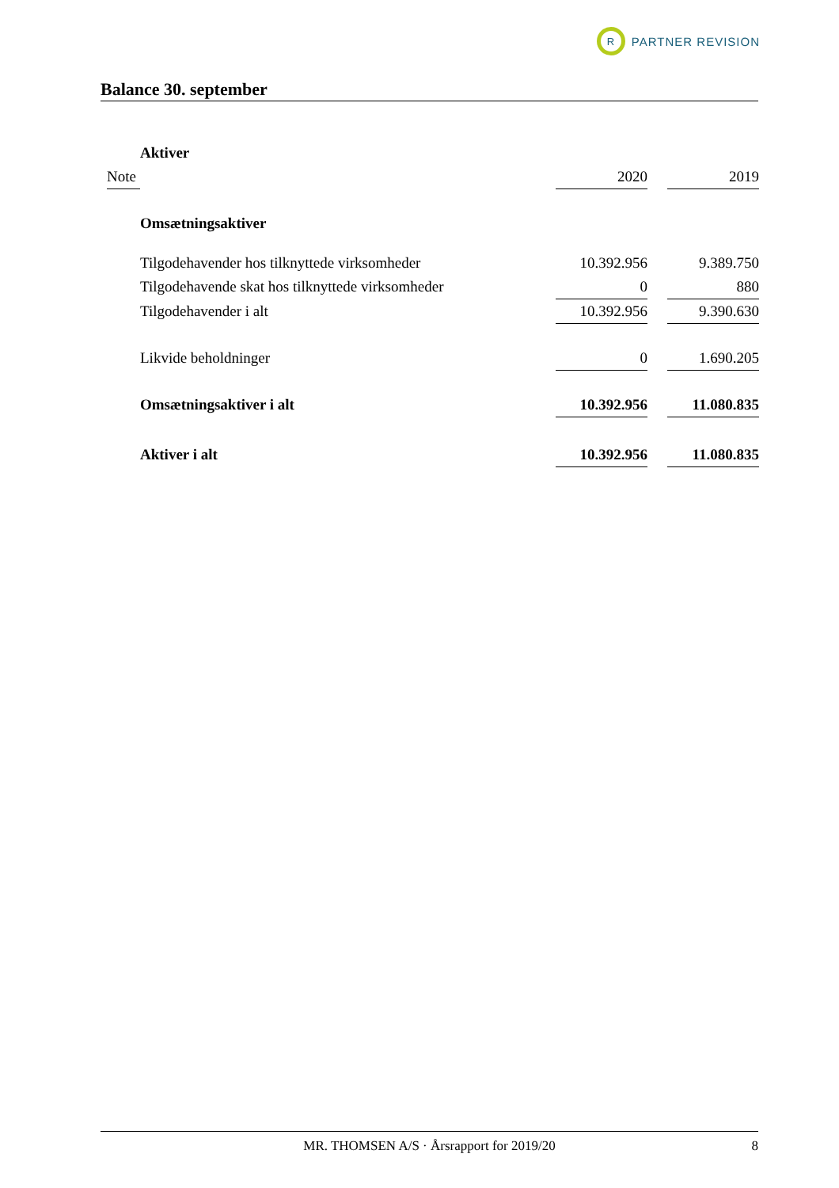R
PARTNER REVISION
Balance 30. september
| | | Aktiver | | | |
| | Note | | 2020 | | 2019 |
| | | Omsætningsaktiver | | | |
| | | Tilgodehavender hos tilknyttede virksomheder | 10.392.956 | | 9.389.750 |
| | | Tilgodehavende skat hos tilknyttede virksomheder | 0 | | 880 |
| | | Tilgodehavender i alt | 10.392.956 | | 9.390.630 |
| | | Likvide beholdninger | 0 | | 1.690.205 |
| | | Omsætningsaktiver i alt | 10.392.956 | | 11.080.835 |
| | | Aktiver i alt | 10.392.956 | | 11.080.835 |
MR. THOMSEN A/S · Årsrapport for 2019/20 8